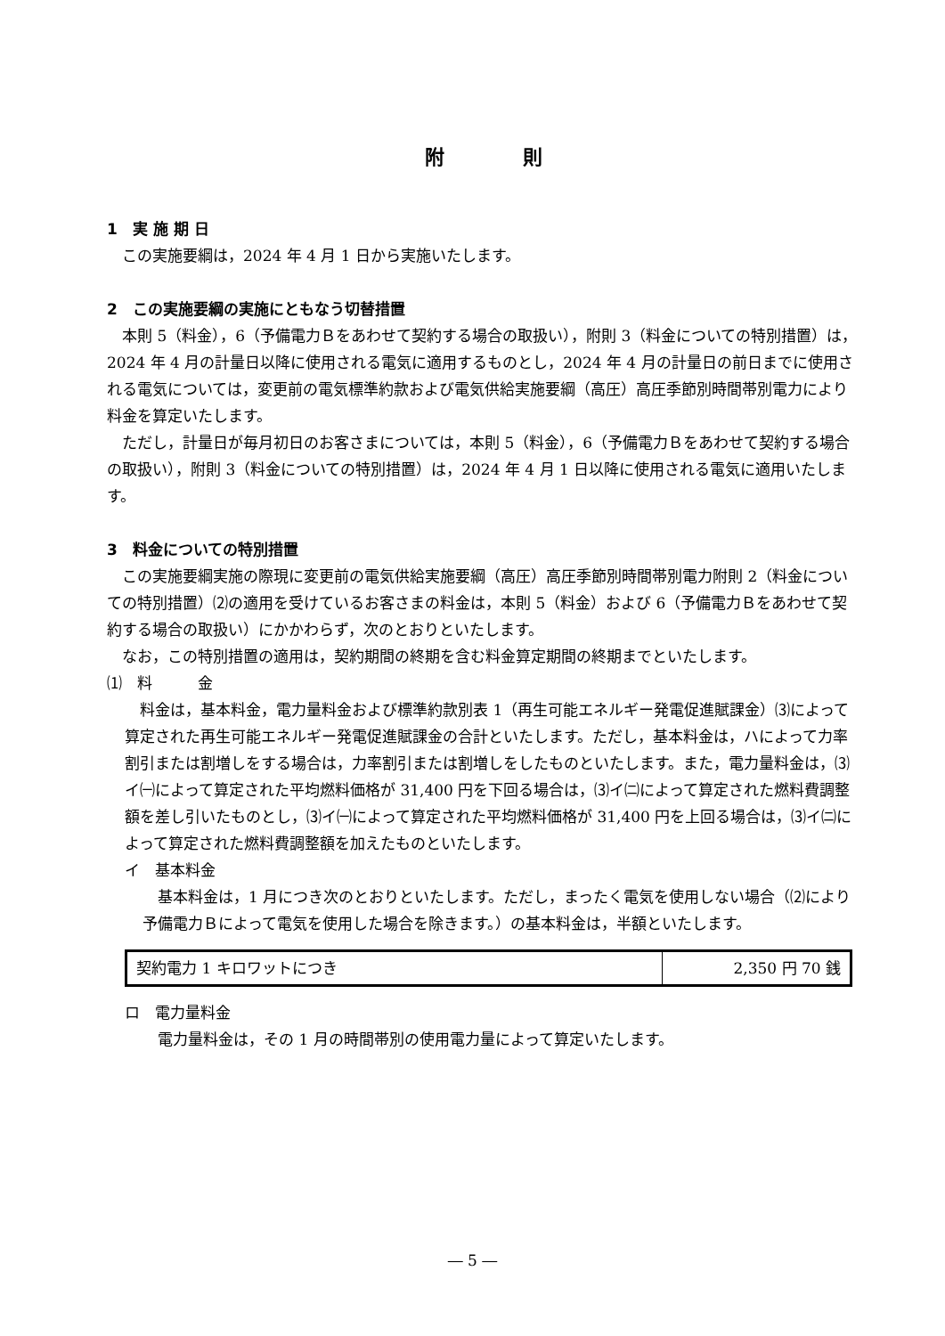附　　　　則
1　実 施 期 日
この実施要綱は，2024 年 4 月 1 日から実施いたします。
2　この実施要綱の実施にともなう切替措置
本則 5（料金），6（予備電力Ｂをあわせて契約する場合の取扱い），附則 3（料金についての特別措置）は，2024 年 4 月の計量日以降に使用される電気に適用するものとし，2024 年 4 月の計量日の前日までに使用される電気については，変更前の電気標準約款および電気供給実施要綱（高圧）高圧季節別時間帯別電力により料金を算定いたします。
ただし，計量日が毎月初日のお客さまについては，本則 5（料金），6（予備電力Ｂをあわせて契約する場合の取扱い），附則 3（料金についての特別措置）は，2024 年 4 月 1 日以降に使用される電気に適用いたします。
3　料金についての特別措置
この実施要綱実施の際現に変更前の電気供給実施要綱（高圧）高圧季節別時間帯別電力附則 2（料金についての特別措置）⑵の適用を受けているお客さまの料金は，本則 5（料金）および 6（予備電力Ｂをあわせて契約する場合の取扱い）にかかわらず，次のとおりといたします。
なお，この特別措置の適用は，契約期間の終期を含む料金算定期間の終期までといたします。
⑴　料　　　金
料金は，基本料金，電力量料金および標準約款別表 1（再生可能エネルギー発電促進賦課金）⑶によって算定された再生可能エネルギー発電促進賦課金の合計といたします。ただし，基本料金は，ハによって力率割引または割増しをする場合は，力率割引または割増しをしたものといたします。また，電力量料金は，⑶イ㈠によって算定された平均燃料価格が 31,400 円を下回る場合は，⑶イ㈡によって算定された燃料費調整額を差し引いたものとし，⑶イ㈠によって算定された平均燃料価格が 31,400 円を上回る場合は，⑶イ㈡によって算定された燃料費調整額を加えたものといたします。
イ　基本料金
基本料金は，1 月につき次のとおりといたします。ただし，まったく電気を使用しない場合（⑵により予備電力Ｂによって電気を使用した場合を除きます。）の基本料金は，半額といたします。
| 契約電力 1 キロワットにつき | 2,350 円 70 銭 |
ロ　電力量料金
電力量料金は，その 1 月の時間帯別の使用電力量によって算定いたします。
― 5 ―